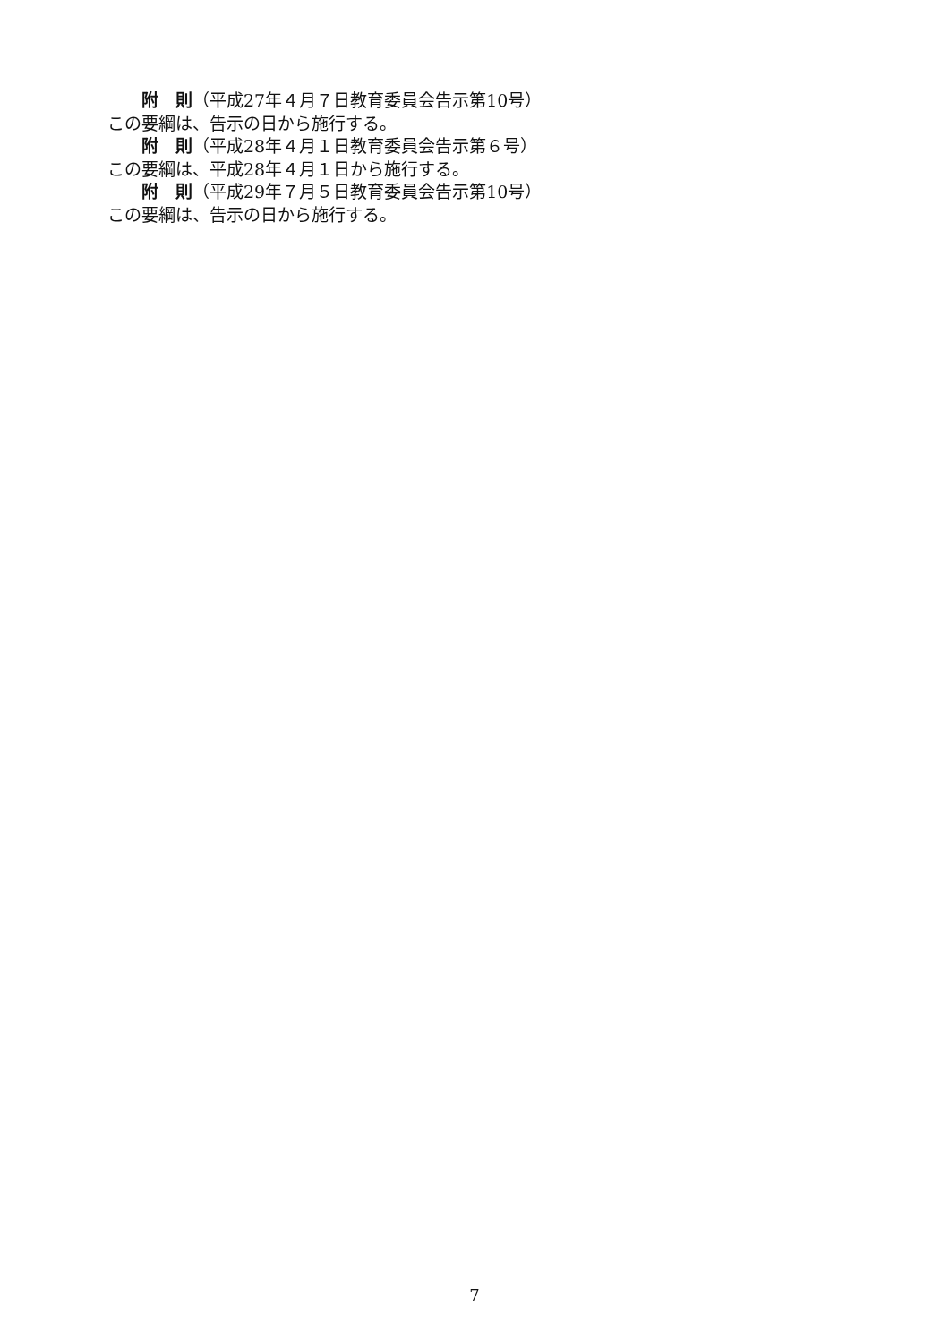附　則（平成27年４月７日教育委員会告示第10号）
この要綱は、告示の日から施行する。
附　則（平成28年４月１日教育委員会告示第６号）
この要綱は、平成28年４月１日から施行する。
附　則（平成29年７月５日教育委員会告示第10号）
この要綱は、告示の日から施行する。
7